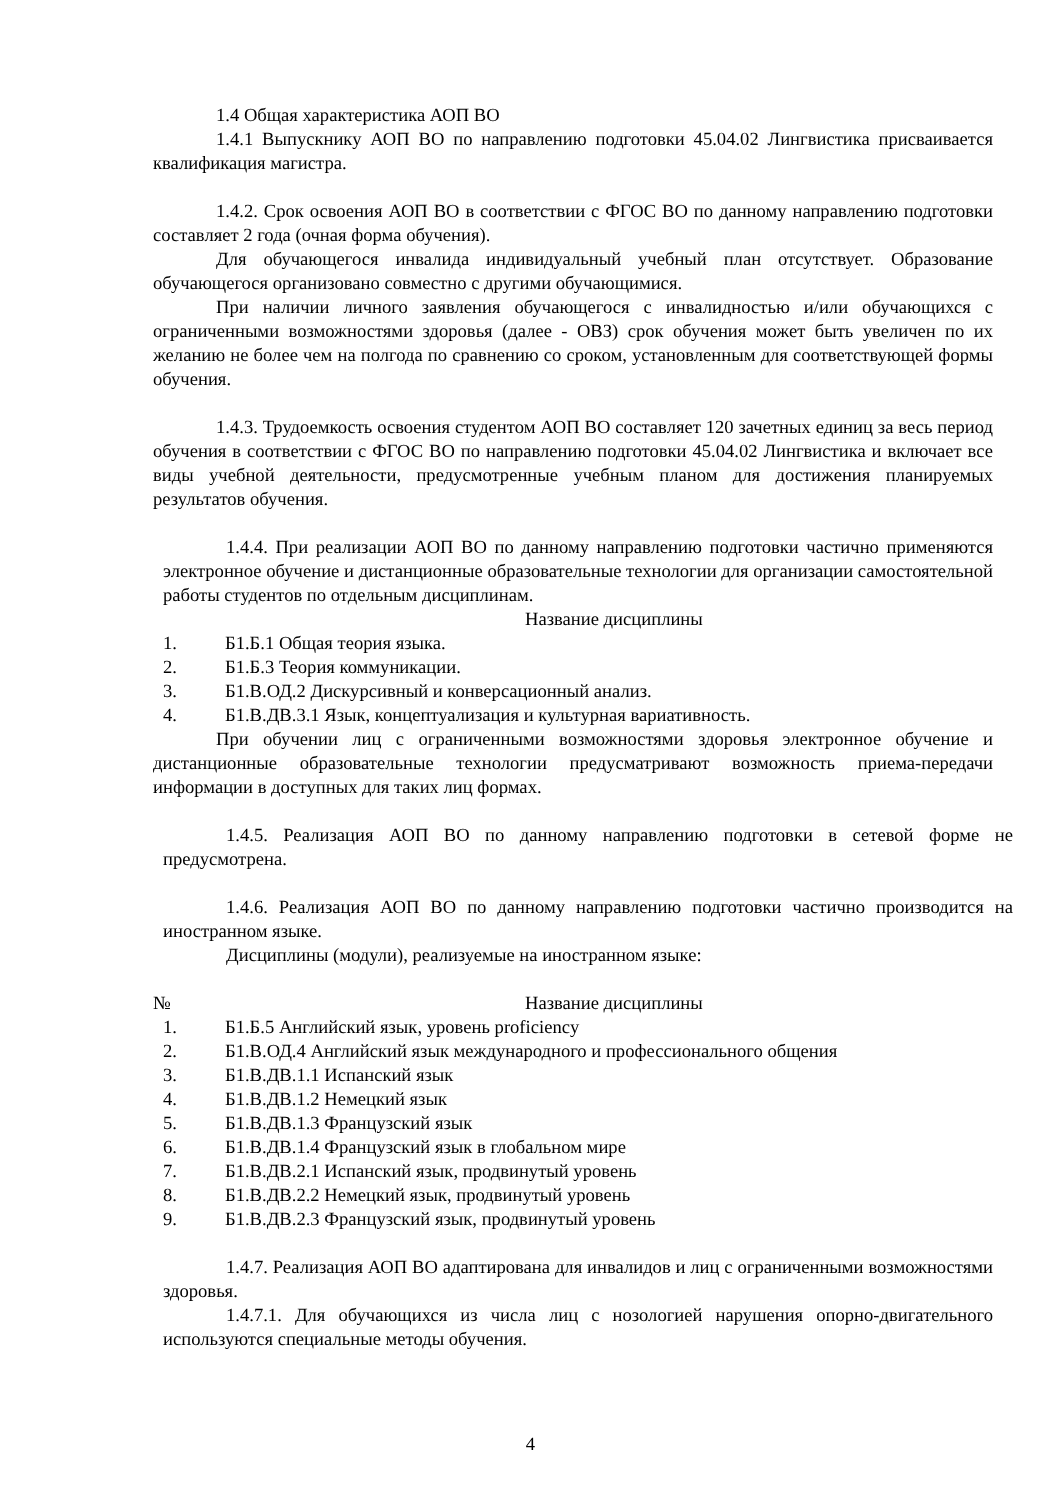1.4 Общая характеристика АОП ВО
1.4.1 Выпускнику АОП ВО по направлению подготовки 45.04.02 Лингвистика присваивается квалификация магистра.
1.4.2. Срок освоения АОП ВО в соответствии с ФГОС ВО по данному направлению подготовки составляет 2 года (очная форма обучения).
Для обучающегося инвалида индивидуальный учебный план отсутствует. Образование обучающегося организовано совместно с другими обучающимися.
При наличии личного заявления обучающегося с инвалидностью и/или обучающихся с ограниченными возможностями здоровья (далее - ОВЗ) срок обучения может быть увеличен по их желанию не более чем на полгода по сравнению со сроком, установленным для соответствующей формы обучения.
1.4.3. Трудоемкость освоения студентом АОП ВО составляет 120 зачетных единиц за весь период обучения в соответствии с ФГОС ВО по направлению подготовки 45.04.02 Лингвистика и включает все виды учебной деятельности, предусмотренные учебным планом для достижения планируемых результатов обучения.
1.4.4. При реализации АОП ВО по данному направлению подготовки частично применяются электронное обучение и дистанционные образовательные технологии для организации самостоятельной работы студентов по отдельным дисциплинам.
| | Название дисциплины |
| --- | --- |
| 1. | Б1.Б.1 Общая теория языка. |
| 2. | Б1.Б.3 Теория коммуникации. |
| 3. | Б1.В.ОД.2 Дискурсивный и конверсационный анализ. |
| 4. | Б1.В.ДВ.3.1 Язык, концептуализация и культурная вариативность. |
При обучении лиц с ограниченными возможностями здоровья электронное обучение и дистанционные образовательные технологии предусматривают возможность приема-передачи информации в доступных для таких лиц формах.
1.4.5. Реализация АОП ВО по данному направлению подготовки в сетевой форме не предусмотрена.
1.4.6. Реализация АОП ВО по данному направлению подготовки частично производится на иностранном языке.
Дисциплины (модули), реализуемые на иностранном языке:
| № | Название дисциплины |
| --- | --- |
| 1. | Б1.Б.5 Английский язык, уровень proficiency |
| 2. | Б1.В.ОД.4 Английский язык международного и профессионального общения |
| 3. | Б1.В.ДВ.1.1 Испанский язык |
| 4. | Б1.В.ДВ.1.2 Немецкий язык |
| 5. | Б1.В.ДВ.1.3 Французский язык |
| 6. | Б1.В.ДВ.1.4 Французский язык в глобальном мире |
| 7. | Б1.В.ДВ.2.1 Испанский язык, продвинутый уровень |
| 8. | Б1.В.ДВ.2.2 Немецкий язык, продвинутый уровень |
| 9. | Б1.В.ДВ.2.3 Французский язык, продвинутый уровень |
1.4.7. Реализация АОП ВО адаптирована для инвалидов и лиц с ограниченными возможностями здоровья.
1.4.7.1. Для обучающихся из числа лиц с нозологией нарушения опорно-двигательного используются специальные методы обучения.
4